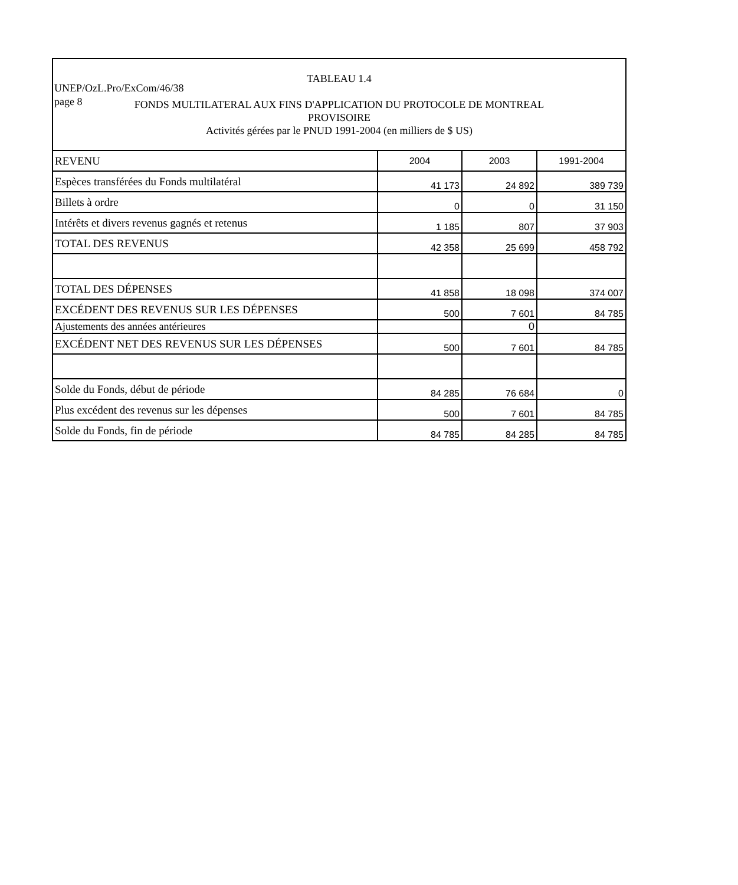UNEP/OzL.Pro/ExCom/46/38
page 8
TABLEAU 1.4
FONDS MULTILATERAL AUX FINS D'APPLICATION DU PROTOCOLE DE MONTREAL
PROVISOIRE
Activités gérées par le PNUD 1991-2004 (en milliers de $ US)
| REVENU | 2004 | 2003 | 1991-2004 |
| Espèces transférées du Fonds multilatéral | 41 173 | 24 892 | 389 739 |
| Billets à ordre | 0 | 0 | 31 150 |
| Intérêts et divers revenus gagnés et retenus | 1 185 | 807 | 37 903 |
| TOTAL DES REVENUS | 42 358 | 25 699 | 458 792 |
| TOTAL DES DÉPENSES | 41 858 | 18 098 | 374 007 |
| EXCÉDENT DES REVENUS SUR LES DÉPENSES | 500 | 7 601 | 84 785 |
| Ajustements des années antérieures | | 0 | |
| EXCÉDENT NET DES REVENUS SUR LES DÉPENSES | 500 | 7 601 | 84 785 |
| Solde du Fonds, début de période | 84 285 | 76 684 | 0 |
| Plus excédent des revenus sur les dépenses | 500 | 7 601 | 84 785 |
| Solde du Fonds, fin de période | 84 785 | 84 285 | 84 785 |